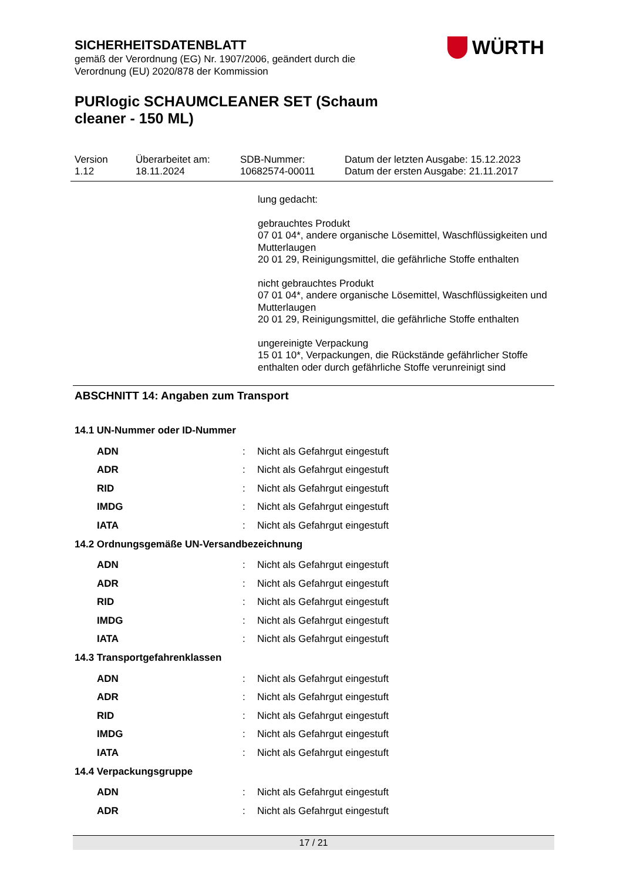SICHERHEITSDATENBLATT
gemäß der Verordnung (EG) Nr. 1907/2006, geändert durch die Verordnung (EU) 2020/878 der Kommission
PURlogic SCHAUMCLEANER SET (Schaum cleaner - 150 ML)
WÜRTH
| Version 1.12 | Überarbeitet am: 18.11.2024 | SDB-Nummer: 10682574-00011 | Datum der letzten Ausgabe: 15.12.2023 Datum der ersten Ausgabe: 21.11.2017 |
lung gedacht:
gebrauchtes Produkt
07 01 04*, andere organische Lösemittel, Waschflüssigkeiten und Mutterlaugen
20 01 29, Reinigungsmittel, die gefährliche Stoffe enthalten
nicht gebrauchtes Produkt
07 01 04*, andere organische Lösemittel, Waschflüssigkeiten und Mutterlaugen
20 01 29, Reinigungsmittel, die gefährliche Stoffe enthalten
ungereinigte Verpackung
15 01 10*, Verpackungen, die Rückstände gefährlicher Stoffe enthalten oder durch gefährliche Stoffe verunreinigt sind
ABSCHNITT 14: Angaben zum Transport
14.1 UN-Nummer oder ID-Nummer
| ADN | : | Nicht als Gefahrgut eingestuft |
| ADR | : | Nicht als Gefahrgut eingestuft |
| RID | : | Nicht als Gefahrgut eingestuft |
| IMDG | : | Nicht als Gefahrgut eingestuft |
| IATA | : | Nicht als Gefahrgut eingestuft |
14.2 Ordnungsgemäße UN-Versandbezeichnung
| ADN | : | Nicht als Gefahrgut eingestuft |
| ADR | : | Nicht als Gefahrgut eingestuft |
| RID | : | Nicht als Gefahrgut eingestuft |
| IMDG | : | Nicht als Gefahrgut eingestuft |
| IATA | : | Nicht als Gefahrgut eingestuft |
14.3 Transportgefahrenklassen
| ADN | : | Nicht als Gefahrgut eingestuft |
| ADR | : | Nicht als Gefahrgut eingestuft |
| RID | : | Nicht als Gefahrgut eingestuft |
| IMDG | : | Nicht als Gefahrgut eingestuft |
| IATA | : | Nicht als Gefahrgut eingestuft |
14.4 Verpackungsgruppe
| ADN | : | Nicht als Gefahrgut eingestuft |
| ADR | : | Nicht als Gefahrgut eingestuft |
17 / 21